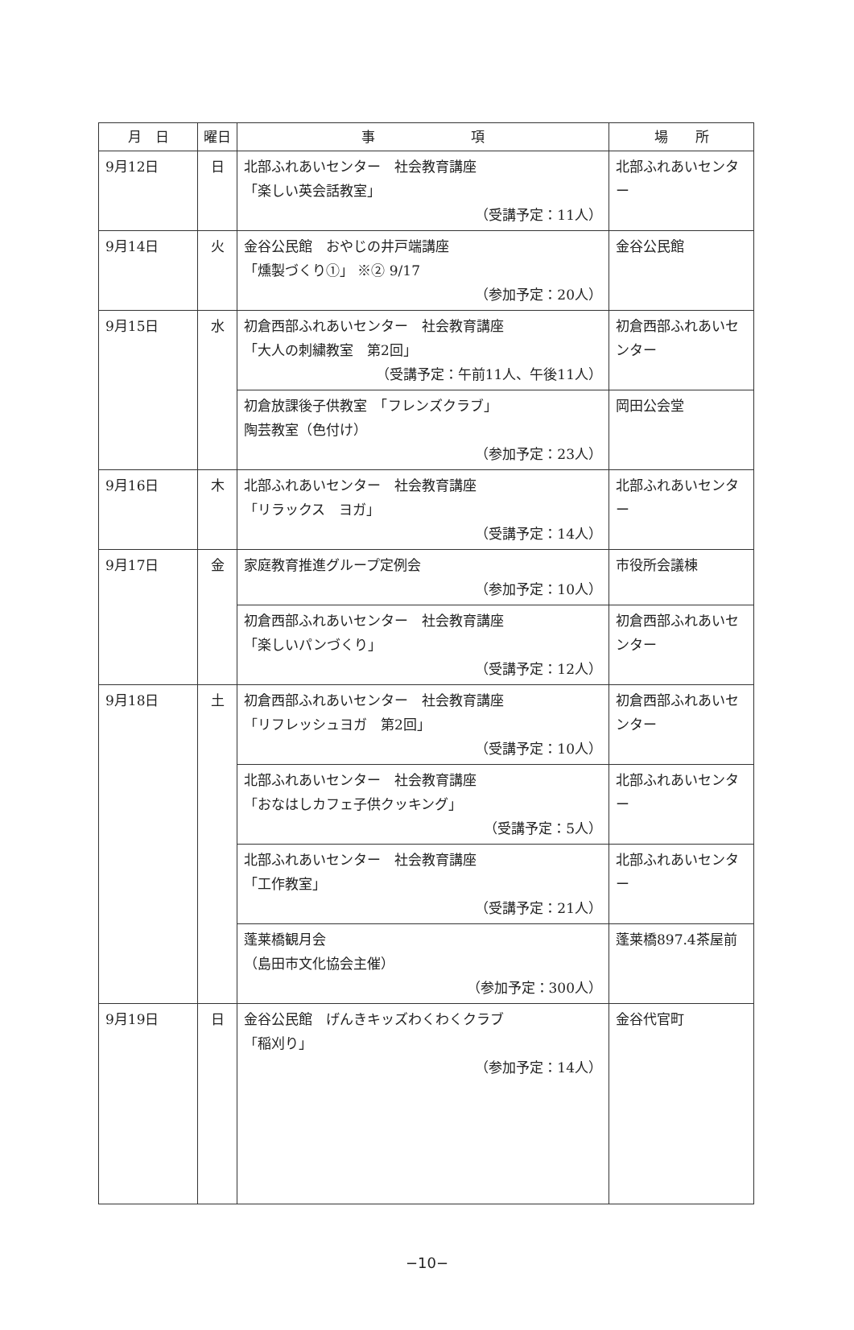| 月 日 | 曜日 | 事 項 | 場 所 |
| --- | --- | --- | --- |
| 9月12日 | 日 | 北部ふれあいセンター 社会教育講座 「楽しい英会話教室」 （受講予定：11人） | 北部ふれあいセンター |
| 9月14日 | 火 | 金谷公民館 おやじの井戸端講座 「燻製づくり①」 ※② 9/17 （参加予定：20人） | 金谷公民館 |
| 9月15日 | 水 | 初倉西部ふれあいセンター 社会教育講座 「大人の刺繍教室 第2回」 （受講予定：午前11人、午後11人） | 初倉西部ふれあいセンター |
| | | 初倉放課後子供教室 「フレンズクラブ」 陶芸教室（色付け） （参加予定：23人） | 岡田公会堂 |
| 9月16日 | 木 | 北部ふれあいセンター 社会教育講座 「リラックス ヨガ」 （受講予定：14人） | 北部ふれあいセンター |
| 9月17日 | 金 | 家庭教育推進グループ定例会 （参加予定：10人） | 市役所会議棟 |
| | | 初倉西部ふれあいセンター 社会教育講座 「楽しいパンづくり」 （受講予定：12人） | 初倉西部ふれあいセンター |
| 9月18日 | 土 | 初倉西部ふれあいセンター 社会教育講座 「リフレッシュヨガ 第2回」 （受講予定：10人） | 初倉西部ふれあいセンター |
| | | 北部ふれあいセンター 社会教育講座 「おなはしカフェ子供クッキング」 （受講予定：5人） | 北部ふれあいセンター |
| | | 北部ふれあいセンター 社会教育講座 「工作教室」 （受講予定：21人） | 北部ふれあいセンター |
| | | 蓬莱橋観月会 （島田市文化協会主催） （参加予定：300人） | 蓬莱橋897.4茶屋前 |
| 9月19日 | 日 | 金谷公民館 げんきキッズわくわくクラブ 「稲刈り」 （参加予定：14人） | 金谷代官町 |
−10−